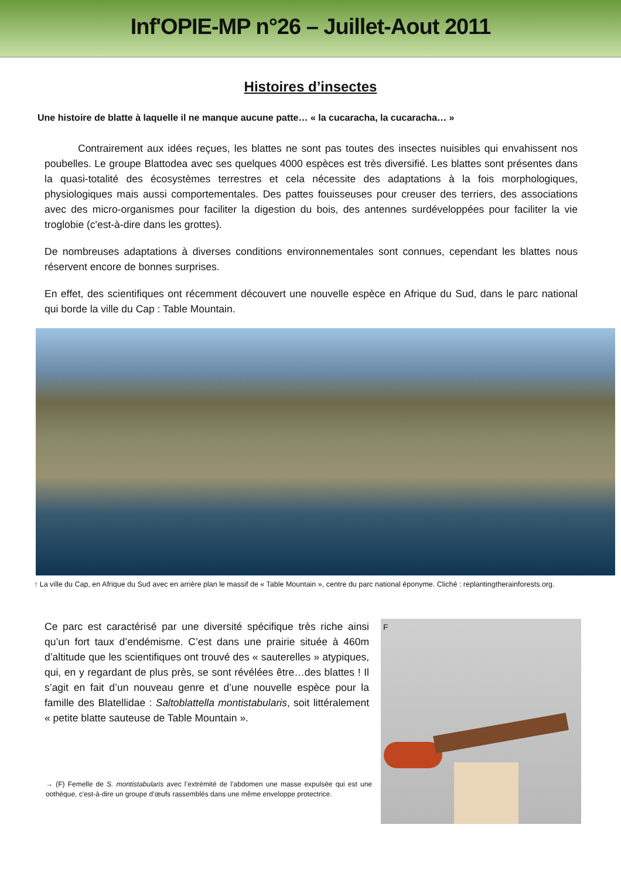Inf'OPIE-MP n°26 – Juillet-Aout 2011
Histoires d’insectes
Une histoire de blatte à laquelle il ne manque aucune patte… « la cucaracha, la cucaracha… »
Contrairement aux idées reçues, les blattes ne sont pas toutes des insectes nuisibles qui envahissent nos poubelles. Le groupe Blattodea avec ses quelques 4000 espèces est très diversifié. Les blattes sont présentes dans la quasi-totalité des écosystèmes terrestres et cela nécessite des adaptations à la fois morphologiques, physiologiques mais aussi comportementales. Des pattes fouisseuses pour creuser des terriers, des associations avec des micro-organismes pour faciliter la digestion du bois, des antennes surdéveloppées pour faciliter la vie troglobie (c'est-à-dire dans les grottes).
De nombreuses adaptations à diverses conditions environnementales sont connues, cependant les blattes nous réservent encore de bonnes surprises.
En effet, des scientifiques ont récemment découvert une nouvelle espèce en Afrique du Sud, dans le parc national qui borde la ville du Cap : Table Mountain.
↑ La ville du Cap, en Afrique du Sud avec en arrière plan le massif de « Table Mountain », centre du parc national éponyme. Cliché : replantingtherainforests.org.
Ce parc est caractérisé par une diversité spécifique très riche ainsi qu’un fort taux d’endémisme. C’est dans une prairie située à 460m d’altitude que les scientifiques ont trouvé des « sauterelles » atypiques, qui, en y regardant de plus près, se sont révélées être…des blattes ! Il s’agit en fait d’un nouveau genre et d’une nouvelle espèce pour la famille des Blatellidae : Saltoblattella montistabularis, soit littéralement « petite blatte sauteuse de Table Mountain ».
→ (F) Femelle de S. montistabularis avec l’extrémité de l’abdomen une masse expulsée qui est une oothèque, c'est-à-dire un groupe d’œufs rassemblés dans une même enveloppe protectrice.
F